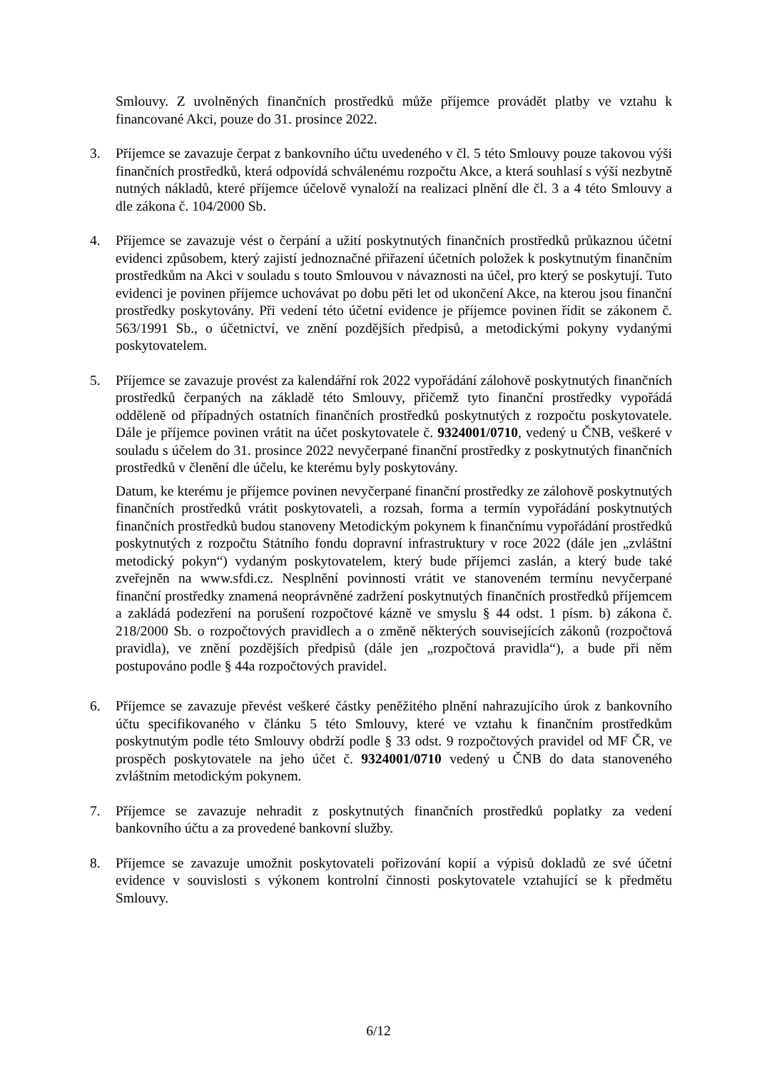Smlouvy. Z uvolněných finančních prostředků může příjemce provádět platby ve vztahu k financované Akci, pouze do 31. prosince 2022.
3. Příjemce se zavazuje čerpat z bankovního účtu uvedeného v čl. 5 této Smlouvy pouze takovou výši finančních prostředků, která odpovídá schválenému rozpočtu Akce, a která souhlasí s výší nezbytně nutných nákladů, které příjemce účelově vynaloží na realizaci plnění dle čl. 3 a 4 této Smlouvy a dle zákona č. 104/2000 Sb.
4. Příjemce se zavazuje vést o čerpání a užití poskytnutých finančních prostředků průkaznou účetní evidenci způsobem, který zajistí jednoznačné přiřazení účetních položek k poskytnutým finančním prostředkům na Akci v souladu s touto Smlouvou v návaznosti na účel, pro který se poskytují. Tuto evidenci je povinen příjemce uchovávat po dobu pěti let od ukončení Akce, na kterou jsou finanční prostředky poskytovány. Při vedení této účetní evidence je příjemce povinen řídit se zákonem č. 563/1991 Sb., o účetnictví, ve znění pozdějších předpisů, a metodickými pokyny vydanými poskytovatelem.
5. Příjemce se zavazuje provést za kalendářní rok 2022 vypořádání zálohově poskytnutých finančních prostředků čerpaných na základě této Smlouvy, přičemž tyto finanční prostředky vypořádá odděleně od případných ostatních finančních prostředků poskytnutých z rozpočtu poskytovatele. Dále je příjemce povinen vrátit na účet poskytovatele č. 9324001/0710, vedený u ČNB, veškeré v souladu s účelem do 31. prosince 2022 nevyčerpané finanční prostředky z poskytnutých finančních prostředků v členění dle účelu, ke kterému byly poskytovány.
Datum, ke kterému je příjemce povinen nevyčerpané finanční prostředky ze zálohově poskytnutých finančních prostředků vrátit poskytovateli, a rozsah, forma a termín vypořádání poskytnutých finančních prostředků budou stanoveny Metodickým pokynem k finančnímu vypořádání prostředků poskytnutých z rozpočtu Státního fondu dopravní infrastruktury v roce 2022 (dále jen „zvláštní metodický pokyn“) vydaným poskytovatelem, který bude příjemci zaslán, a který bude také zveřejněn na www.sfdi.cz. Nesplnění povinnosti vrátit ve stanoveném termínu nevyčerpané finanční prostředky znamená neoprávněné zadržení poskytnutých finančních prostředků příjemcem a zakládá podezření na porušení rozpočtové kázně ve smyslu § 44 odst. 1 písm. b) zákona č. 218/2000 Sb. o rozpočtových pravidlech a o změně některých souvisejících zákonů (rozpočtová pravidla), ve znění pozdějších předpisů (dále jen „rozpočtová pravidla“), a bude při něm postupováno podle § 44a rozpočtových pravidel.
6. Příjemce se zavazuje převést veškeré částky peněžitého plnění nahrazujícího úrok z bankovního účtu specifikovaného v článku 5 této Smlouvy, které ve vztahu k finančním prostředkům poskytnutým podle této Smlouvy obdrží podle § 33 odst. 9 rozpočtových pravidel od MF ČR, ve prospěch poskytovatele na jeho účet č. 9324001/0710 vedený u ČNB do data stanoveného zvláštním metodickým pokynem.
7. Příjemce se zavazuje nehradit z poskytnutých finančních prostředků poplatky za vedení bankovního účtu a za provedené bankovní služby.
8. Příjemce se zavazuje umožnit poskytovateli pořizování kopií a výpisů dokladů ze své účetní evidence v souvislosti s výkonem kontrolní činnosti poskytovatele vztahující se k předmětu Smlouvy.
6/12